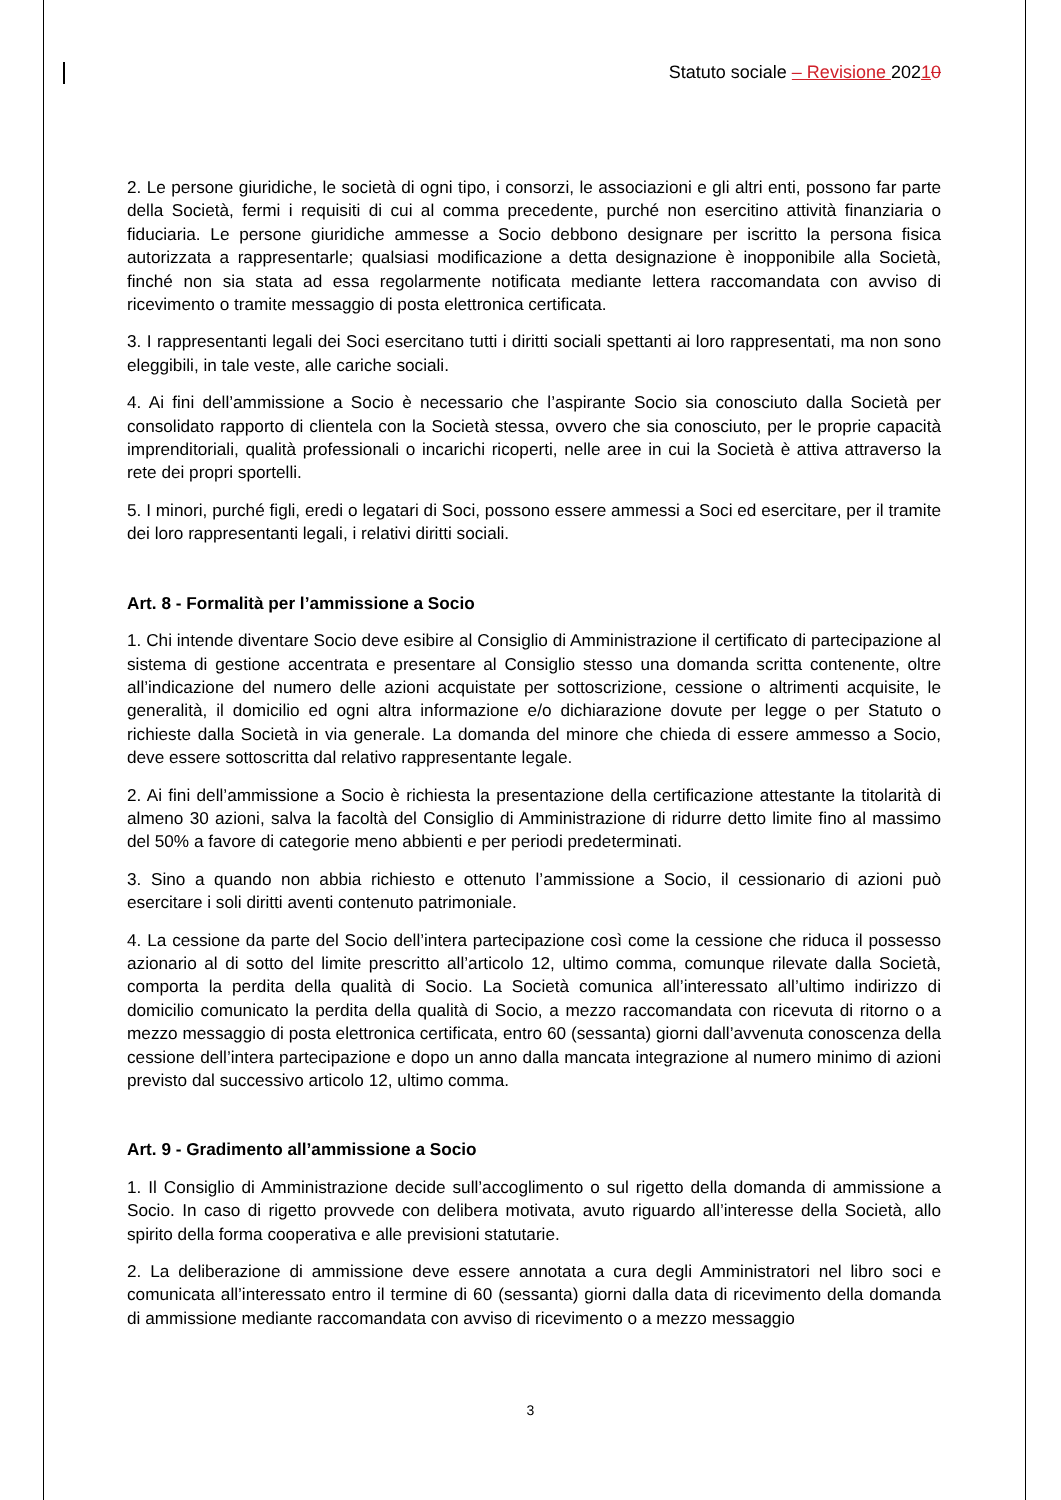Statuto sociale – Revisione 20210
2. Le persone giuridiche, le società di ogni tipo, i consorzi, le associazioni e gli altri enti, possono far parte della Società, fermi i requisiti di cui al comma precedente, purché non esercitino attività finanziaria o fiduciaria. Le persone giuridiche ammesse a Socio debbono designare per iscritto la persona fisica autorizzata a rappresentarle; qualsiasi modificazione a detta designazione è inopponibile alla Società, finché non sia stata ad essa regolarmente notificata mediante lettera raccomandata con avviso di ricevimento o tramite messaggio di posta elettronica certificata.
3. I rappresentanti legali dei Soci esercitano tutti i diritti sociali spettanti ai loro rappresentati, ma non sono eleggibili, in tale veste, alle cariche sociali.
4. Ai fini dell’ammissione a Socio è necessario che l’aspirante Socio sia conosciuto dalla Società per consolidato rapporto di clientela con la Società stessa, ovvero che sia conosciuto, per le proprie capacità imprenditoriali, qualità professionali o incarichi ricoperti, nelle aree in cui la Società è attiva attraverso la rete dei propri sportelli.
5. I minori, purché figli, eredi o legatari di Soci, possono essere ammessi a Soci ed esercitare, per il tramite dei loro rappresentanti legali, i relativi diritti sociali.
Art. 8 - Formalità per l’ammissione a Socio
1. Chi intende diventare Socio deve esibire al Consiglio di Amministrazione il certificato di partecipazione al sistema di gestione accentrata e presentare al Consiglio stesso una domanda scritta contenente, oltre all’indicazione del numero delle azioni acquistate per sottoscrizione, cessione o altrimenti acquisite, le generalità, il domicilio ed ogni altra informazione e/o dichiarazione dovute per legge o per Statuto o richieste dalla Società in via generale. La domanda del minore che chieda di essere ammesso a Socio, deve essere sottoscritta dal relativo rappresentante legale.
2. Ai fini dell’ammissione a Socio è richiesta la presentazione della certificazione attestante la titolarità di almeno 30 azioni, salva la facoltà del Consiglio di Amministrazione di ridurre detto limite fino al massimo del 50% a favore di categorie meno abbienti e per periodi predeterminati.
3. Sino a quando non abbia richiesto e ottenuto l’ammissione a Socio, il cessionario di azioni può esercitare i soli diritti aventi contenuto patrimoniale.
4. La cessione da parte del Socio dell’intera partecipazione così come la cessione che riduca il possesso azionario al di sotto del limite prescritto all’articolo 12, ultimo comma, comunque rilevate dalla Società, comporta la perdita della qualità di Socio. La Società comunica all’interessato all’ultimo indirizzo di domicilio comunicato la perdita della qualità di Socio, a mezzo raccomandata con ricevuta di ritorno o a mezzo messaggio di posta elettronica certificata, entro 60 (sessanta) giorni dall’avvenuta conoscenza della cessione dell’intera partecipazione e dopo un anno dalla mancata integrazione al numero minimo di azioni previsto dal successivo articolo 12, ultimo comma.
Art. 9 - Gradimento all’ammissione a Socio
1. Il Consiglio di Amministrazione decide sull’accoglimento o sul rigetto della domanda di ammissione a Socio. In caso di rigetto provvede con delibera motivata, avuto riguardo all’interesse della Società, allo spirito della forma cooperativa e alle previsioni statutarie.
2. La deliberazione di ammissione deve essere annotata a cura degli Amministratori nel libro soci e comunicata all’interessato entro il termine di 60 (sessanta) giorni dalla data di ricevimento della domanda di ammissione mediante raccomandata con avviso di ricevimento o a mezzo messaggio
3